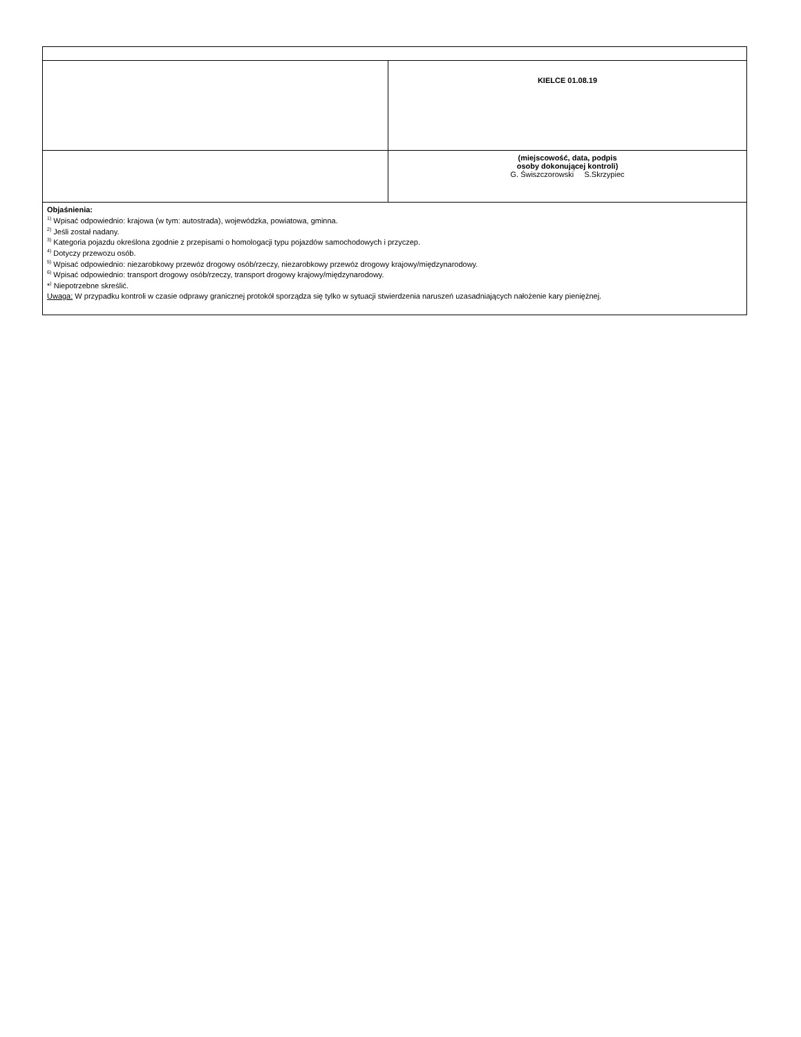| | KIELCE 01.08.19 |
| | (miejscowość, data, podpis osoby dokonującej kontroli) G. Świszczorowski S.Skrzypiec |
| Objaśnienia: <sup>1)</sup> Wpisać odpowiednio: krajowa (w tym: autostrada), wojewódzka, powiatowa, gminna. <sup>2)</sup> Jeśli został nadany. <sup>3)</sup> Kategoria pojazdu określona zgodnie z przepisami o homologacji typu pojazdów samochodowych i przyczep. <sup>4)</sup> Dotyczy przewozu osób. <sup>5)</sup> Wpisać odpowiednio: niezarobkowy przewóz drogowy osób/rzeczy, niezarobkowy przewóz drogowy krajowy/międzynarodowy. <sup>6)</sup> Wpisać odpowiednio: transport drogowy osób/rzeczy, transport drogowy krajowy/międzynarodowy. *<sup>)</sup> Niepotrzebne skreślić. Uwaga: W przypadku kontroli w czasie odprawy granicznej protokół sporządza się tylko w sytuacji stwierdzenia naruszeń uzasadniających nałożenie kary pieniężnej. | |